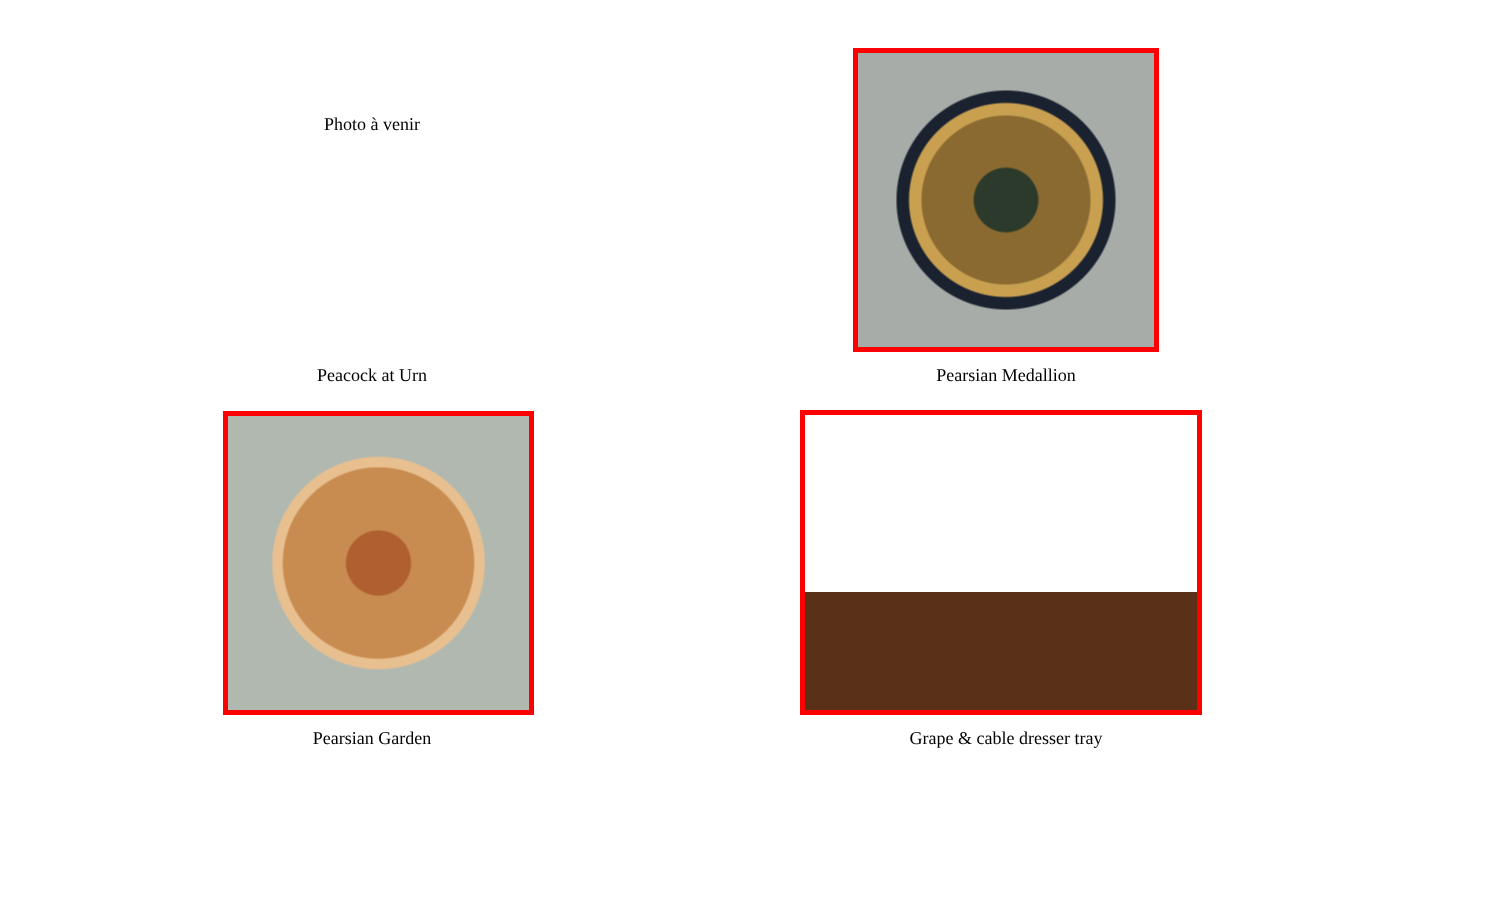| Photo à venir | |
| Peacock at Urn | Pearsian Medallion |
| Pearsian Garden | Grape & cable dresser tray |